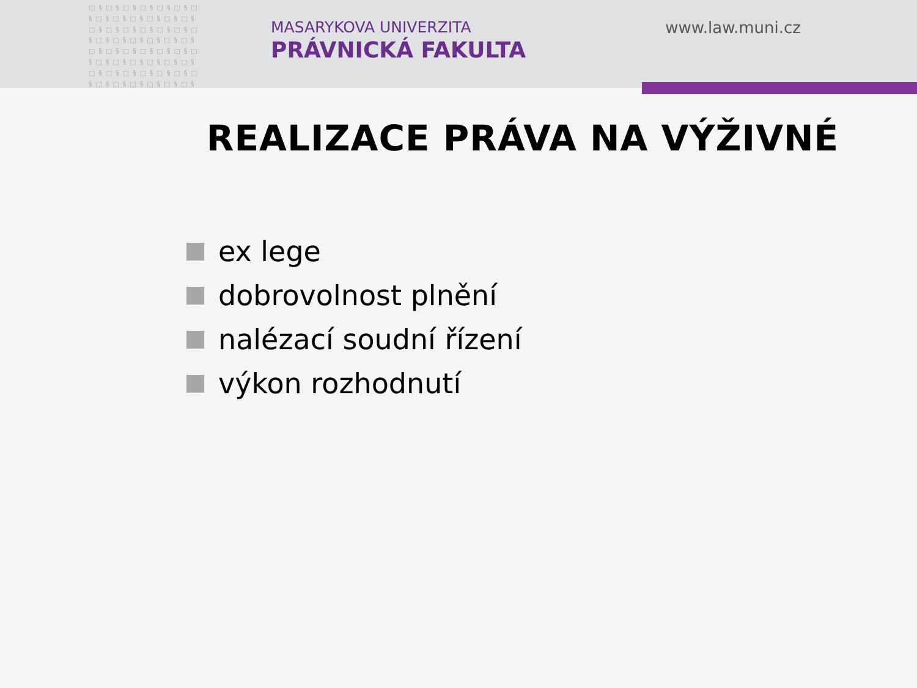□§□§□§□§□§□§□ §□§□§□§□§□§□§ □§□§□§□§□§□§□ §□§□§□§□§□§□§ □§□§□§□§□§□§□ §□§□§□§□§□§□§ □§□§□§□§□§□§□ §□§□§□§□§□§□§
MASARYKOVA UNIVERZITA
PRÁVNICKÁ FAKULTA
www.law.muni.cz
REALIZACE PRÁVA NA VÝŽIVNÉ
ex lege
dobrovolnost plnění
nalézací soudní řízení
výkon rozhodnutí